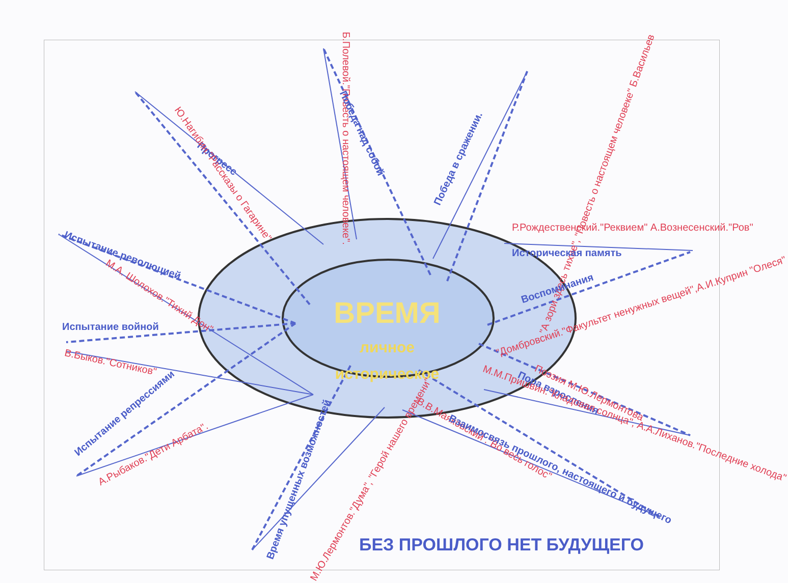ВРЕМЯ
личное
историческое
Прогресс
Ю.Нагибин."Рассказы о Гагарине"
Б.Полевой."Повесть о настоящем человеке". Победа над собой
Победа в сражении.
"А зори здесь тихие", "Повесть о настоящем человеке" Б.Васильев
Р.Рождественский."Реквием" А.Вознесенский."Ров"
Историческая память
Воспоминания
"Домбровский."Факультет ненужных вещей",А.И.Куприн "Олеся"
Испытание революцией
М.А. Шолохов."Тихий Дон"
Испытание войной
В.Быков."Сотников"
Испытание репрессиями
А.Рыбаков."Дети Арбата".
Время упущенных возможностей М.Ю.Лермонтов."Дума", "Герой нашего времени"
Поэзия М.Ю.Лермонтова
Пора взросления
М.М.Пришвин."Кладовая солнца", А.А.Лиханов."Последние холода"
В.В.Маяковский ."Во весь голос"
Взаимосвязь прошлого, настоящего и будущего
БЕЗ ПРОШЛОГО НЕТ БУДУЩЕГО